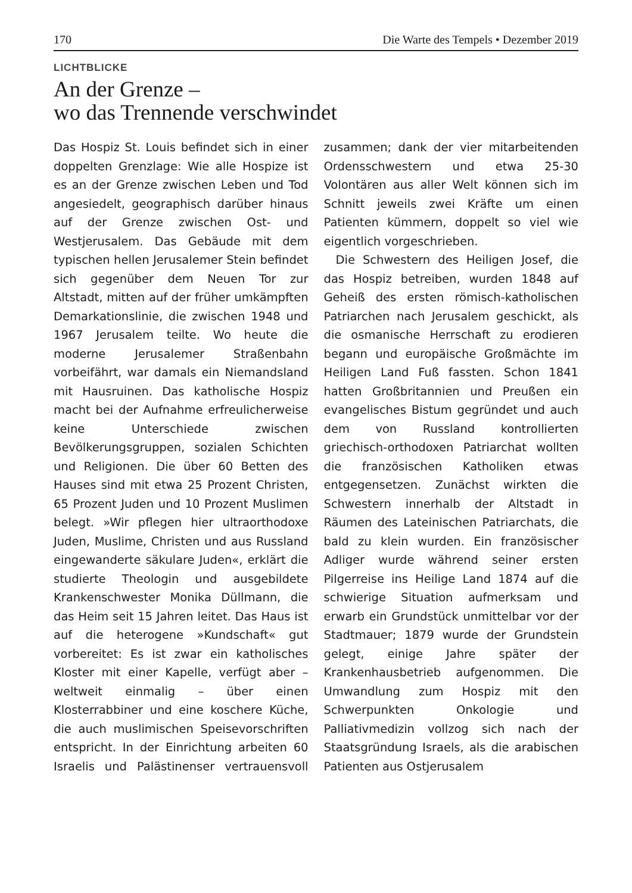170 Die Warte des Tempels • Dezember 2019
LICHTBLICKE
An der Grenze –
wo das Trennende verschwindet
Das Hospiz St. Louis befindet sich in einer doppelten Grenzlage: Wie alle Hospize ist es an der Grenze zwischen Leben und Tod angesiedelt, geographisch darüber hinaus auf der Grenze zwischen Ost- und Westjerusalem. Das Gebäude mit dem typischen hellen Jerusalemer Stein befindet sich gegenüber dem Neuen Tor zur Altstadt, mitten auf der früher umkämpften Demarkationslinie, die zwischen 1948 und 1967 Jerusalem teilte. Wo heute die moderne Jerusalemer Straßenbahn vorbeifährt, war damals ein Niemandsland mit Hausruinen. Das katholische Hospiz macht bei der Aufnahme erfreulicherweise keine Unterschiede zwischen Bevölkerungsgruppen, sozialen Schichten und Religionen. Die über 60 Betten des Hauses sind mit etwa 25 Prozent Christen, 65 Prozent Juden und 10 Prozent Muslimen belegt. »Wir pflegen hier ultraorthodoxe Juden, Muslime, Christen und aus Russland eingewanderte säkulare Juden«, erklärt die studierte Theologin und ausgebildete Krankenschwester Monika Düllmann, die das Heim seit 15 Jahren leitet. Das Haus ist auf die heterogene »Kundschaft« gut vorbereitet: Es ist zwar ein katholisches Kloster mit einer Kapelle, verfügt aber – weltweit einmalig – über einen Klosterrabbiner und eine koschere Küche, die auch muslimischen Speisevorschriften entspricht. In der Einrichtung arbeiten 60 Israelis und Palästinenser vertrauensvoll zusammen; dank der vier mitarbeitenden Ordensschwestern und etwa 25-30 Volontären aus aller Welt können sich im Schnitt jeweils zwei Kräfte um einen Patienten kümmern, doppelt so viel wie eigentlich vorgeschrieben.
Die Schwestern des Heiligen Josef, die das Hospiz betreiben, wurden 1848 auf Geheiß des ersten römisch-katholischen Patriarchen nach Jerusalem geschickt, als die osmanische Herrschaft zu erodieren begann und europäische Großmächte im Heiligen Land Fuß fassten. Schon 1841 hatten Großbritannien und Preußen ein evangelisches Bistum gegründet und auch dem von Russland kontrollierten griechisch-orthodoxen Patriarchat wollten die französischen Katholiken etwas entgegensetzen. Zunächst wirkten die Schwestern innerhalb der Altstadt in Räumen des Lateinischen Patriarchats, die bald zu klein wurden. Ein französischer Adliger wurde während seiner ersten Pilgerreise ins Heilige Land 1874 auf die schwierige Situation aufmerksam und erwarb ein Grundstück unmittelbar vor der Stadtmauer; 1879 wurde der Grundstein gelegt, einige Jahre später der Krankenhausbetrieb aufgenommen. Die Umwandlung zum Hospiz mit den Schwerpunkten Onkologie und Palliativmedizin vollzog sich nach der Staatsgründung Israels, als die arabischen Patienten aus Ostjerusalem